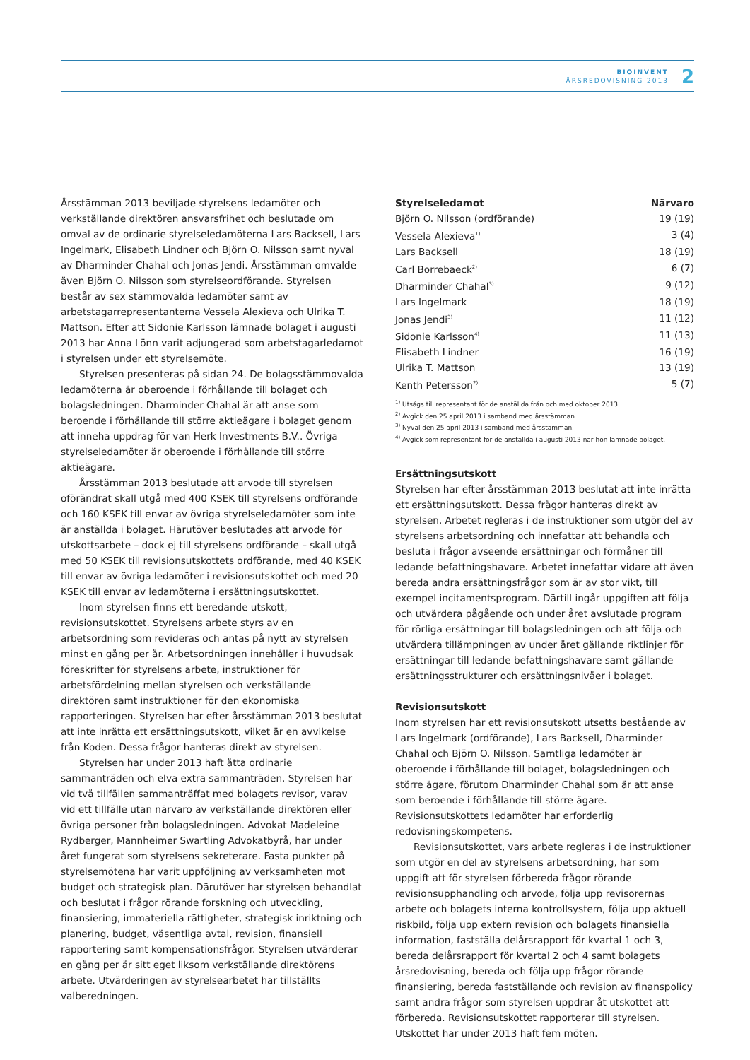BIOINVENT
ÅRSREDOVISNING 2013
2
Årsstämman 2013 beviljade styrelsens ledamöter och verkställande direktören ansvarsfrihet och beslutade om omval av de ordinarie styrelseledamöterna Lars Backsell, Lars Ingelmark, Elisabeth Lindner och Björn O. Nilsson samt nyval av Dharminder Chahal och Jonas Jendi. Årsstämman omvalde även Björn O. Nilsson som styrelseordförande. Styrelsen består av sex stämmovalda ledamöter samt av arbetstagarrepresentanterna Vessela Alexieva och Ulrika T. Mattson. Efter att Sidonie Karlsson lämnade bolaget i augusti 2013 har Anna Lönn varit adjungerad som arbetstagarledamot i styrelsen under ett styrelsemöte.
Styrelsen presenteras på sidan 24. De bolagsstämmovalda ledamöterna är oberoende i förhållande till bolaget och bolagsledningen. Dharminder Chahal är att anse som beroende i förhållande till större aktieägare i bolaget genom att inneha uppdrag för van Herk Investments B.V.. Övriga styrelseledamöter är oberoende i förhållande till större aktieägare.
Årsstämman 2013 beslutade att arvode till styrelsen oförändrat skall utgå med 400 KSEK till styrelsens ordförande och 160 KSEK till envar av övriga styrelseledamöter som inte är anställda i bolaget. Härutöver beslutades att arvode för utskottsarbete – dock ej till styrelsens ordförande – skall utgå med 50 KSEK till revisionsutskottets ordförande, med 40 KSEK till envar av övriga ledamöter i revisionsutskottet och med 20 KSEK till envar av ledamöterna i ersättningsutskottet.
Inom styrelsen finns ett beredande utskott, revisionsutskottet. Styrelsens arbete styrs av en arbetsordning som revideras och antas på nytt av styrelsen minst en gång per år. Arbetsordningen innehåller i huvudsak föreskrifter för styrelsens arbete, instruktioner för arbetsfördelning mellan styrelsen och verkställande direktören samt instruktioner för den ekonomiska rapporteringen. Styrelsen har efter årsstämman 2013 beslutat att inte inrätta ett ersättningsutskott, vilket är en avvikelse från Koden. Dessa frågor hanteras direkt av styrelsen.
Styrelsen har under 2013 haft åtta ordinarie sammanträden och elva extra sammanträden. Styrelsen har vid två tillfällen sammanträffat med bolagets revisor, varav vid ett tillfälle utan närvaro av verkställande direktören eller övriga personer från bolagsledningen. Advokat Madeleine Rydberger, Mannheimer Swartling Advokatbyrå, har under året fungerat som styrelsens sekreterare. Fasta punkter på styrelsemötena har varit uppföljning av verksamheten mot budget och strategisk plan. Därutöver har styrelsen behandlat och beslutat i frågor rörande forskning och utveckling, finansiering, immateriella rättigheter, strategisk inriktning och planering, budget, väsentliga avtal, revision, finansiell rapportering samt kompensationsfrågor. Styrelsen utvärderar en gång per år sitt eget liksom verkställande direktörens arbete. Utvärderingen av styrelsearbetet har tillställts valberedningen.
| Styrelseledamot | Närvaro |
| --- | --- |
| Björn O. Nilsson (ordförande) | 19 (19) |
| Vessela Alexieva<sup>1)</sup> | 3 (4) |
| Lars Backsell | 18 (19) |
| Carl Borrebaeck<sup>2)</sup> | 6 (7) |
| Dharminder Chahal<sup>3)</sup> | 9 (12) |
| Lars Ingelmark | 18 (19) |
| Jonas Jendi<sup>3)</sup> | 11 (12) |
| Sidonie Karlsson<sup>4)</sup> | 11 (13) |
| Elisabeth Lindner | 16 (19) |
| Ulrika T. Mattson | 13 (19) |
| Kenth Petersson<sup>2)</sup> | 5 (7) |
<sup>1)</sup> Utsågs till representant för de anställda från och med oktober 2013.
<sup>2)</sup> Avgick den 25 april 2013 i samband med årsstämman.
<sup>3)</sup> Nyval den 25 april 2013 i samband med årsstämman.
<sup>4)</sup> Avgick som representant för de anställda i augusti 2013 när hon lämnade bolaget.
Ersättningsutskott
Styrelsen har efter årsstämman 2013 beslutat att inte inrätta ett ersättningsutskott. Dessa frågor hanteras direkt av styrelsen. Arbetet regleras i de instruktioner som utgör del av styrelsens arbetsordning och innefattar att behandla och besluta i frågor avseende ersättningar och förmåner till ledande befattningshavare. Arbetet innefattar vidare att även bereda andra ersättningsfrågor som är av stor vikt, till exempel incitamentsprogram. Därtill ingår uppgiften att följa och utvärdera pågående och under året avslutade program för rörliga ersättningar till bolagsledningen och att följa och utvärdera tillämpningen av under året gällande riktlinjer för ersättningar till ledande befattningshavare samt gällande ersättningsstrukturer och ersättningsnivåer i bolaget.
Revisionsutskott
Inom styrelsen har ett revisionsutskott utsetts bestående av Lars Ingelmark (ordförande), Lars Backsell, Dharminder Chahal och Björn O. Nilsson. Samtliga ledamöter är oberoende i förhållande till bolaget, bolagsledningen och större ägare, förutom Dharminder Chahal som är att anse som beroende i förhållande till större ägare. Revisionsutskottets ledamöter har erforderlig redovisningskompetens.
Revisionsutskottet, vars arbete regleras i de instruktioner som utgör en del av styrelsens arbetsordning, har som uppgift att för styrelsen förbereda frågor rörande revisionsupphandling och arvode, följa upp revisorernas arbete och bolagets interna kontrollsystem, följa upp aktuell riskbild, följa upp extern revision och bolagets finansiella information, fastställa delårsrapport för kvartal 1 och 3, bereda delårsrapport för kvartal 2 och 4 samt bolagets årsredovisning, bereda och följa upp frågor rörande finansiering, bereda fastställande och revision av finanspolicy samt andra frågor som styrelsen uppdrar åt utskottet att förbereda. Revisionsutskottet rapporterar till styrelsen. Utskottet har under 2013 haft fem möten.